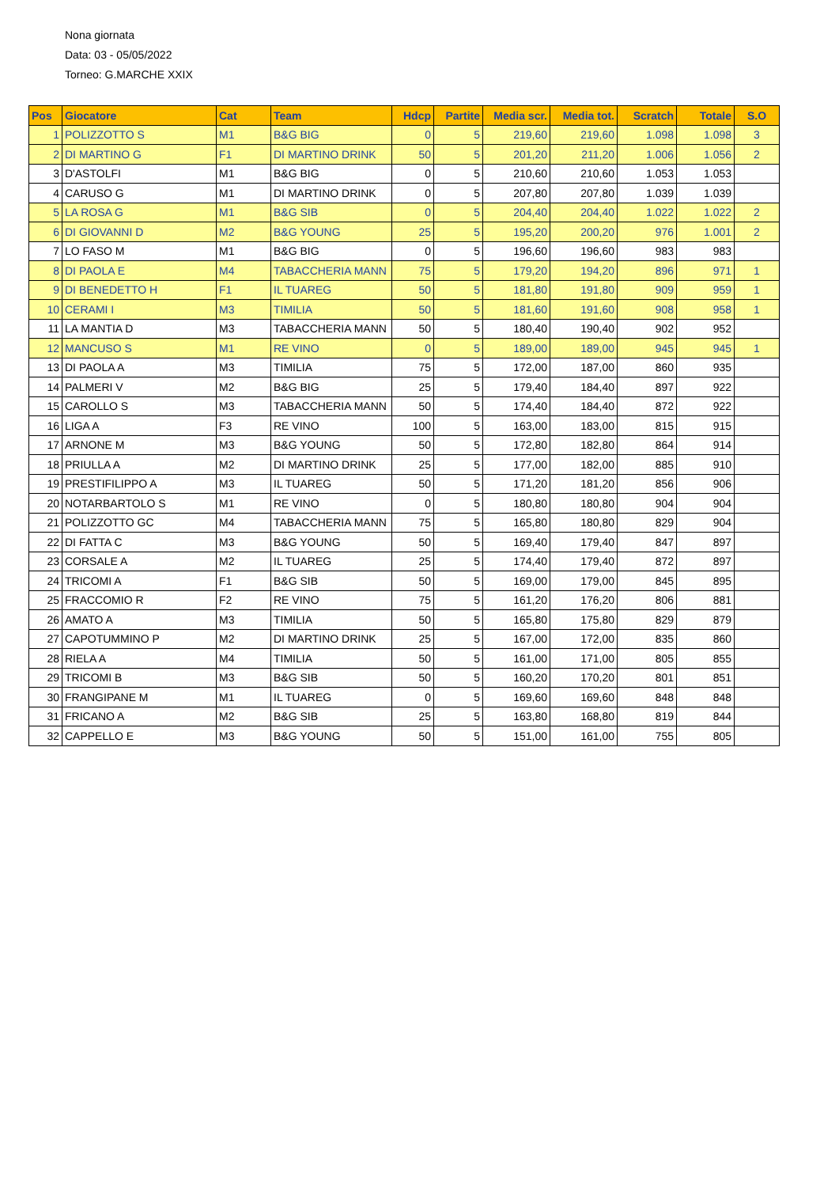Nona giornata
Data: 03 - 05/05/2022
Torneo: G.MARCHE XXIX
| Pos | Giocatore | Cat | Team | Hdcp | Partite | Media scr. | Media tot. | Scratch | Totale | S.O |
| --- | --- | --- | --- | --- | --- | --- | --- | --- | --- | --- |
| 1 | POLIZZOTTO S | M1 | B&G BIG | 0 | 5 | 219,60 | 219,60 | 1.098 | 1.098 | 3 |
| 2 | DI MARTINO G | F1 | DI MARTINO DRINK | 50 | 5 | 201,20 | 211,20 | 1.006 | 1.056 | 2 |
| 3 | D'ASTOLFI | M1 | B&G BIG | 0 | 5 | 210,60 | 210,60 | 1.053 | 1.053 | |
| 4 | CARUSO G | M1 | DI MARTINO DRINK | 0 | 5 | 207,80 | 207,80 | 1.039 | 1.039 | |
| 5 | LA ROSA G | M1 | B&G SIB | 0 | 5 | 204,40 | 204,40 | 1.022 | 1.022 | 2 |
| 6 | DI GIOVANNI D | M2 | B&G YOUNG | 25 | 5 | 195,20 | 200,20 | 976 | 1.001 | 2 |
| 7 | LO FASO M | M1 | B&G BIG | 0 | 5 | 196,60 | 196,60 | 983 | 983 | |
| 8 | DI PAOLA E | M4 | TABACCHERIA MANN | 75 | 5 | 179,20 | 194,20 | 896 | 971 | 1 |
| 9 | DI BENEDETTO H | F1 | IL TUAREG | 50 | 5 | 181,80 | 191,80 | 909 | 959 | 1 |
| 10 | CERAMI I | M3 | TIMILIA | 50 | 5 | 181,60 | 191,60 | 908 | 958 | 1 |
| 11 | LA MANTIA D | M3 | TABACCHERIA MANN | 50 | 5 | 180,40 | 190,40 | 902 | 952 | |
| 12 | MANCUSO S | M1 | RE VINO | 0 | 5 | 189,00 | 189,00 | 945 | 945 | 1 |
| 13 | DI PAOLA A | M3 | TIMILIA | 75 | 5 | 172,00 | 187,00 | 860 | 935 | |
| 14 | PALMERI V | M2 | B&G BIG | 25 | 5 | 179,40 | 184,40 | 897 | 922 | |
| 15 | CAROLLO S | M3 | TABACCHERIA MANN | 50 | 5 | 174,40 | 184,40 | 872 | 922 | |
| 16 | LIGA A | F3 | RE VINO | 100 | 5 | 163,00 | 183,00 | 815 | 915 | |
| 17 | ARNONE M | M3 | B&G YOUNG | 50 | 5 | 172,80 | 182,80 | 864 | 914 | |
| 18 | PRIULLA A | M2 | DI MARTINO DRINK | 25 | 5 | 177,00 | 182,00 | 885 | 910 | |
| 19 | PRESTIFILIPPO A | M3 | IL TUAREG | 50 | 5 | 171,20 | 181,20 | 856 | 906 | |
| 20 | NOTARBARTOLO S | M1 | RE VINO | 0 | 5 | 180,80 | 180,80 | 904 | 904 | |
| 21 | POLIZZOTTO GC | M4 | TABACCHERIA MANN | 75 | 5 | 165,80 | 180,80 | 829 | 904 | |
| 22 | DI FATTA C | M3 | B&G YOUNG | 50 | 5 | 169,40 | 179,40 | 847 | 897 | |
| 23 | CORSALE A | M2 | IL TUAREG | 25 | 5 | 174,40 | 179,40 | 872 | 897 | |
| 24 | TRICOMI A | F1 | B&G SIB | 50 | 5 | 169,00 | 179,00 | 845 | 895 | |
| 25 | FRACCOMIO R | F2 | RE VINO | 75 | 5 | 161,20 | 176,20 | 806 | 881 | |
| 26 | AMATO A | M3 | TIMILIA | 50 | 5 | 165,80 | 175,80 | 829 | 879 | |
| 27 | CAPOTUMMINO P | M2 | DI MARTINO DRINK | 25 | 5 | 167,00 | 172,00 | 835 | 860 | |
| 28 | RIELA A | M4 | TIMILIA | 50 | 5 | 161,00 | 171,00 | 805 | 855 | |
| 29 | TRICOMI B | M3 | B&G SIB | 50 | 5 | 160,20 | 170,20 | 801 | 851 | |
| 30 | FRANGIPANE M | M1 | IL TUAREG | 0 | 5 | 169,60 | 169,60 | 848 | 848 | |
| 31 | FRICANO A | M2 | B&G SIB | 25 | 5 | 163,80 | 168,80 | 819 | 844 | |
| 32 | CAPPELLO E | M3 | B&G YOUNG | 50 | 5 | 151,00 | 161,00 | 755 | 805 | |